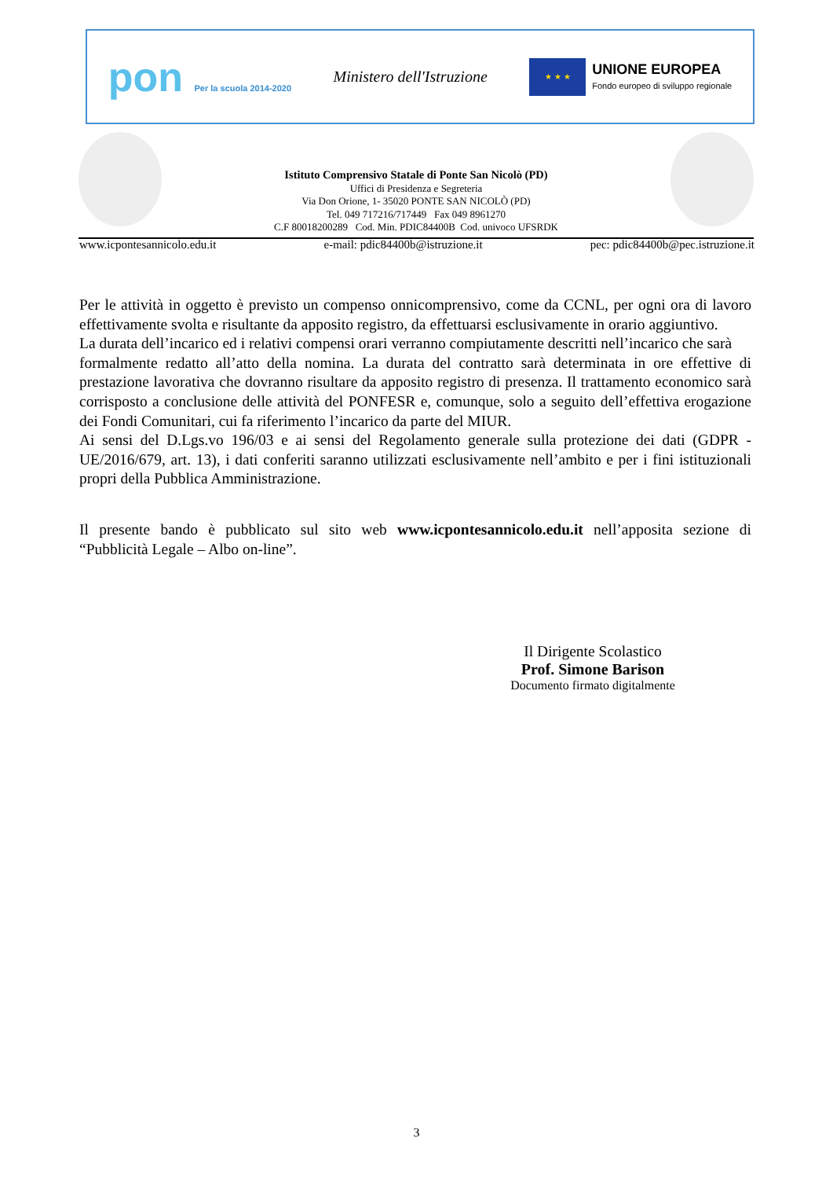pon Per la scuola 2014-2020
Ministero dell'Istruzione
★ ★ ★
UNIONE EUROPEA
Fondo europeo di sviluppo regionale
Istituto Comprensivo Statale di Ponte San Nicolò (PD)
Uffici di Presidenza e Segreteria
Via Don Orione, 1- 35020 PONTE SAN NICOLÒ (PD)
Tel. 049 717216/717449 Fax 049 8961270
C.F 80018200289 Cod. Min. PDIC84400B Cod. univoco UFSRDK
www.icpontesannicolo.edu.it e-mail: pdic84400b@istruzione.it pec: pdic84400b@pec.istruzione.it
Per le attività in oggetto è previsto un compenso onnicomprensivo, come da CCNL, per ogni ora di lavoro effettivamente svolta e risultante da apposito registro, da effettuarsi esclusivamente in orario aggiuntivo.
La durata dell’incarico ed i relativi compensi orari verranno compiutamente descritti nell’incarico che sarà
formalmente redatto all’atto della nomina. La durata del contratto sarà determinata in ore effettive di prestazione lavorativa che dovranno risultare da apposito registro di presenza. Il trattamento economico sarà corrisposto a conclusione delle attività del PONFESR e, comunque, solo a seguito dell’effettiva erogazione dei Fondi Comunitari, cui fa riferimento l’incarico da parte del MIUR.
Ai sensi del D.Lgs.vo 196/03 e ai sensi del Regolamento generale sulla protezione dei dati (GDPR - UE/2016/679, art. 13), i dati conferiti saranno utilizzati esclusivamente nell’ambito e per i fini istituzionali propri della Pubblica Amministrazione.
Il presente bando è pubblicato sul sito web www.icpontesannicolo.edu.it nell’apposita sezione di “Pubblicità Legale – Albo on-line”.
Il Dirigente Scolastico
Prof. Simone Barison
Documento firmato digitalmente
3